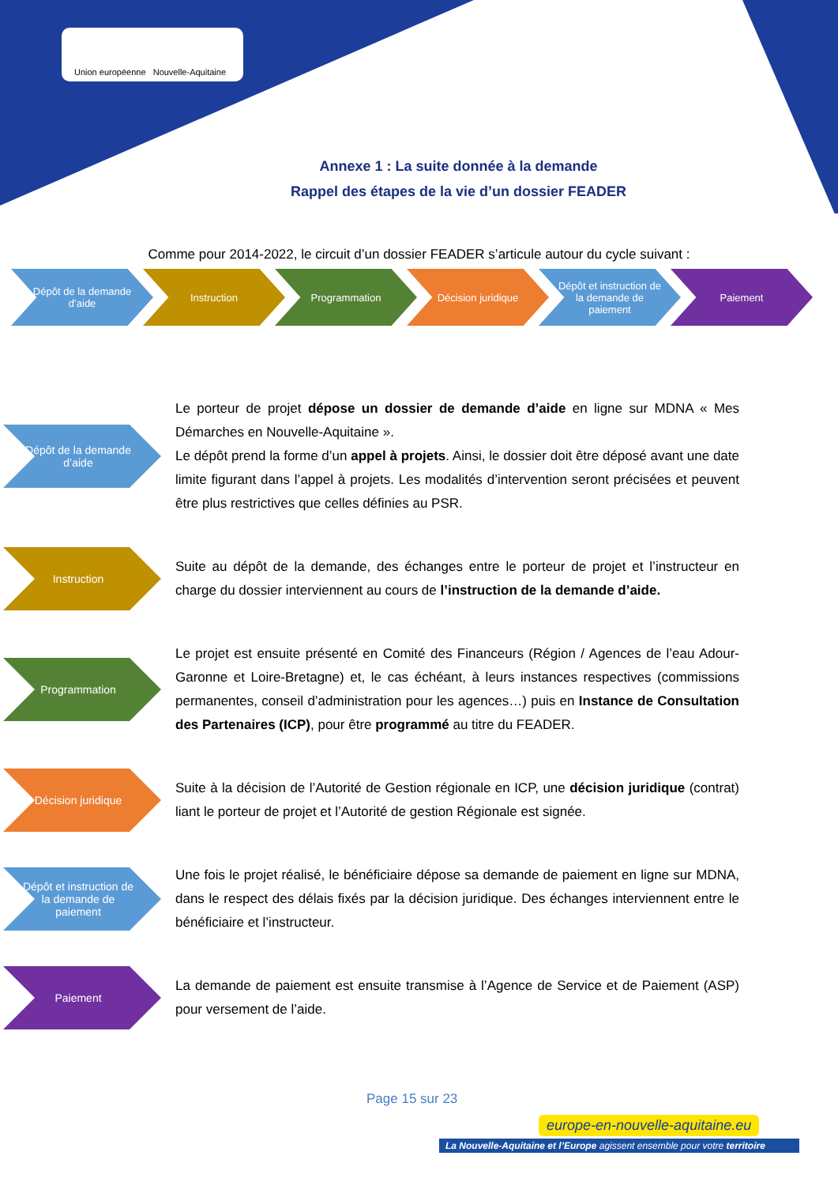Union européenne Nouvelle-Aquitaine
Annexe 1 : La suite donnée à la demande
Rappel des étapes de la vie d’un dossier FEADER
Comme pour 2014-2022, le circuit d’un dossier FEADER s’articule autour du cycle suivant :
Dépôt de la demande d’aide
Instruction Programmation Décision juridique Dépôt et instruction de la demande de paiement
Paiement
Dépôt de la demande d’aide
Le porteur de projet dépose un dossier de demande d’aide en ligne sur MDNA « Mes Démarches en Nouvelle-Aquitaine ».
Le dépôt prend la forme d’un appel à projets. Ainsi, le dossier doit être déposé avant une date limite figurant dans l’appel à projets. Les modalités d’intervention seront précisées et peuvent être plus restrictives que celles définies au PSR.
Instruction
Suite au dépôt de la demande, des échanges entre le porteur de projet et l’instructeur en charge du dossier interviennent au cours de l’instruction de la demande d’aide.
Programmation
Le projet est ensuite présenté en Comité des Financeurs (Région / Agences de l’eau Adour-Garonne et Loire-Bretagne) et, le cas échéant, à leurs instances respectives (commissions permanentes, conseil d’administration pour les agences…) puis en Instance de Consultation des Partenaires (ICP), pour être programmé au titre du FEADER.
Décision juridique
Suite à la décision de l’Autorité de Gestion régionale en ICP, une décision juridique (contrat) liant le porteur de projet et l’Autorité de gestion Régionale est signée.
Dépôt et instruction de la demande de paiement
Une fois le projet réalisé, le bénéficiaire dépose sa demande de paiement en ligne sur MDNA, dans le respect des délais fixés par la décision juridique. Des échanges interviennent entre le bénéficiaire et l’instructeur.
Paiement
La demande de paiement est ensuite transmise à l’Agence de Service et de Paiement (ASP) pour versement de l’aide.
Page 15 sur 23
europe-en-nouvelle-aquitaine.eu
La Nouvelle-Aquitaine et l’Europe agissent ensemble pour votre territoire